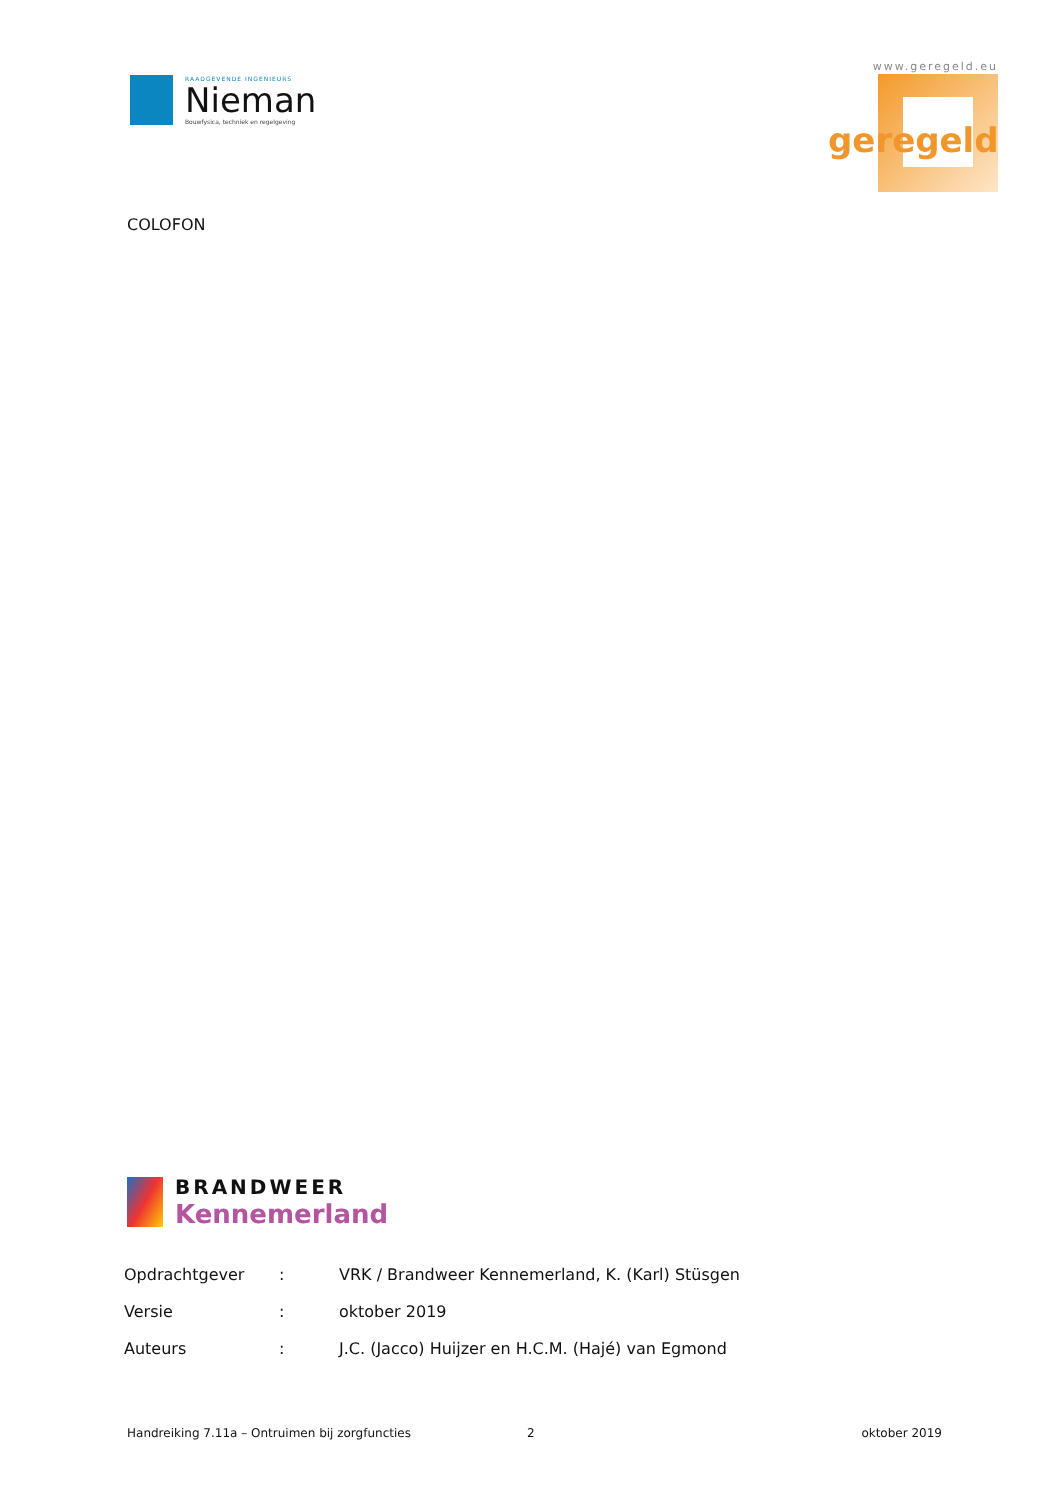RAADGEVENDE INGENIEURS
Nieman
Bouwfysica, techniek en regelgeving
www.geregeld.eu
geregeld
COLOFON
BRANDWEER
Kennemerland
| Opdrachtgever | : | VRK / Brandweer Kennemerland, K. (Karl) Stüsgen |
| Versie | : | oktober 2019 |
| Auteurs | : | J.C. (Jacco) Huijzer en H.C.M. (Hajé) van Egmond |
Handreiking 7.11a – Ontruimen bij zorgfuncties 2 oktober 2019